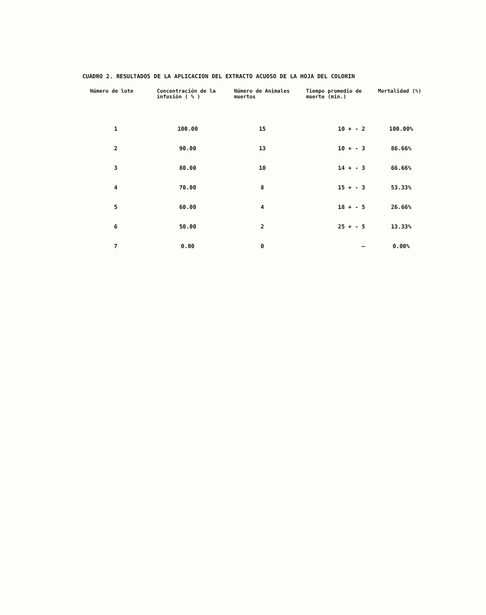CUADRO 2. RESULTADOS DE LA APLICACION DEL EXTRACTO ACUOSO DE LA HOJA DEL COLORIN
| Número de lote | Concentración de la infusión ( % ) | Número de Animales muertos | Tiempo promedio de muerte (min.) | Mortalidad (%) |
| --- | --- | --- | --- | --- |
| 1 | 100.00 | 15 | 10 + - 2 | 100.00% |
| 2 | 90.00 | 13 | 10 + - 3 | 86.66% |
| 3 | 80.00 | 10 | 14 + - 3 | 66.66% |
| 4 | 70.00 | 8 | 15 + - 3 | 53.33% |
| 5 | 60.00 | 4 | 18 + - 5 | 26.66% |
| 6 | 50.00 | 2 | 25 + - 5 | 13.33% |
| 7 | 0.00 | 0 | — | 0.00% |